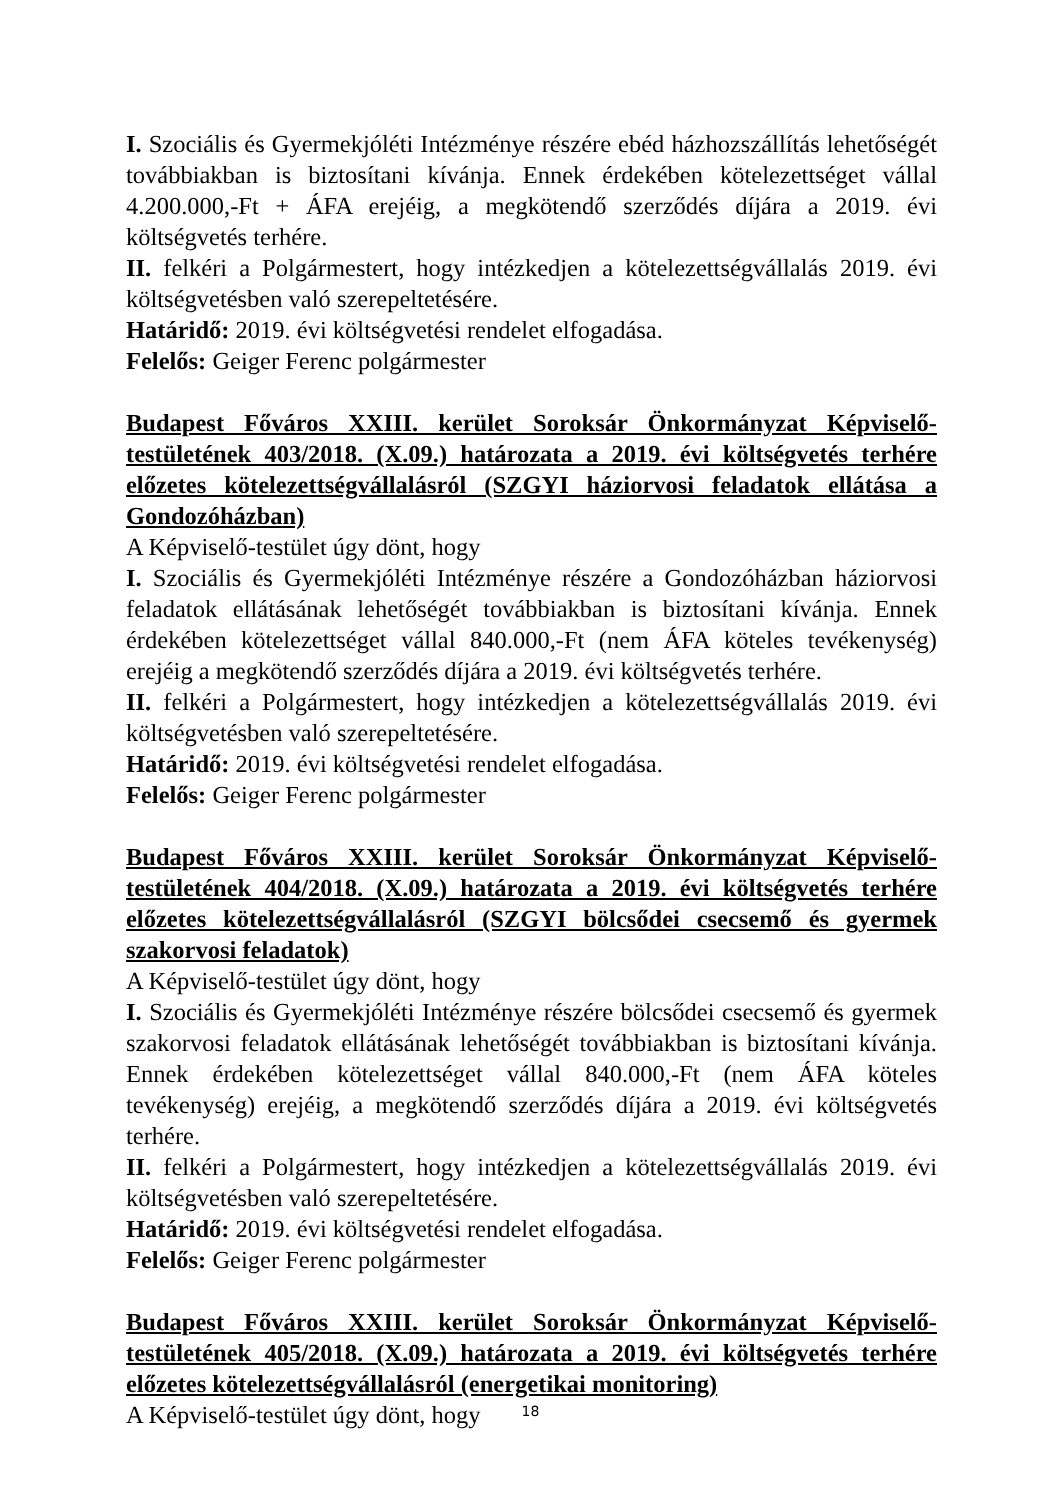I. Szociális és Gyermekjóléti Intézménye részére ebéd házhozszállítás lehetőségét továbbiakban is biztosítani kívánja. Ennek érdekében kötelezettséget vállal 4.200.000,-Ft + ÁFA erejéig, a megkötendő szerződés díjára a 2019. évi költségvetés terhére.
II. felkéri a Polgármestert, hogy intézkedjen a kötelezettségvállalás 2019. évi költségvetésben való szerepeltetésére.
Határidő: 2019. évi költségvetési rendelet elfogadása.
Felelős: Geiger Ferenc polgármester
Budapest Főváros XXIII. kerület Soroksár Önkormányzat Képviselő-testületének 403/2018. (X.09.) határozata a 2019. évi költségvetés terhére előzetes kötelezettségvállalásról (SZGYI háziorvosi feladatok ellátása a Gondozóházban)
A Képviselő-testület úgy dönt, hogy
I. Szociális és Gyermekjóléti Intézménye részére a Gondozóházban háziorvosi feladatok ellátásának lehetőségét továbbiakban is biztosítani kívánja. Ennek érdekében kötelezettséget vállal 840.000,-Ft (nem ÁFA köteles tevékenység) erejéig a megkötendő szerződés díjára a 2019. évi költségvetés terhére.
II. felkéri a Polgármestert, hogy intézkedjen a kötelezettségvállalás 2019. évi költségvetésben való szerepeltetésére.
Határidő: 2019. évi költségvetési rendelet elfogadása.
Felelős: Geiger Ferenc polgármester
Budapest Főváros XXIII. kerület Soroksár Önkormányzat Képviselő-testületének 404/2018. (X.09.) határozata a 2019. évi költségvetés terhére előzetes kötelezettségvállalásról (SZGYI bölcsődei csecsemő és gyermek szakorvosi feladatok)
A Képviselő-testület úgy dönt, hogy
I. Szociális és Gyermekjóléti Intézménye részére bölcsődei csecsemő és gyermek szakorvosi feladatok ellátásának lehetőségét továbbiakban is biztosítani kívánja. Ennek érdekében kötelezettséget vállal 840.000,-Ft (nem ÁFA köteles tevékenység) erejéig, a megkötendő szerződés díjára a 2019. évi költségvetés terhére.
II. felkéri a Polgármestert, hogy intézkedjen a kötelezettségvállalás 2019. évi költségvetésben való szerepeltetésére.
Határidő: 2019. évi költségvetési rendelet elfogadása.
Felelős: Geiger Ferenc polgármester
Budapest Főváros XXIII. kerület Soroksár Önkormányzat Képviselő-testületének 405/2018. (X.09.) határozata a 2019. évi költségvetés terhére előzetes kötelezettségvállalásról (energetikai monitoring)
A Képviselő-testület úgy dönt, hogy
18